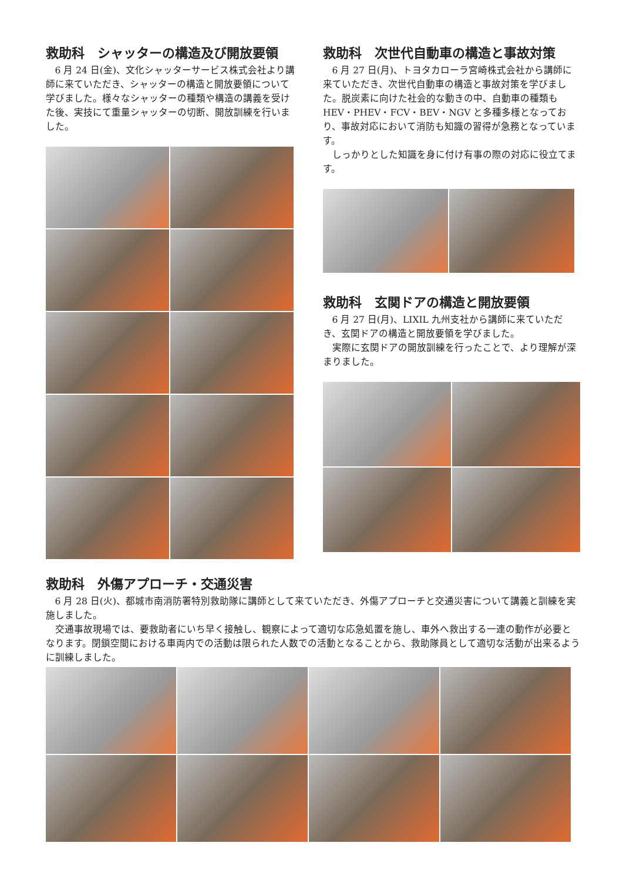救助科　シャッターの構造及び開放要領
6 月 24 日(金)、文化シャッターサービス株式会社より講師に来ていただき、シャッターの構造と開放要領について学びました。様々なシャッターの種類や構造の講義を受けた後、実技にて重量シャッターの切断、開放訓練を行いました。
救助科　次世代自動車の構造と事故対策
6 月 27 日(月)、トヨタカローラ宮崎株式会社から講師に来ていただき、次世代自動車の構造と事故対策を学びました。脱炭素に向けた社会的な動きの中、自動車の種類も HEV・PHEV・FCV・BEV・NGV と多種多様となっており、事故対応において消防も知識の習得が急務となっています。
しっかりとした知識を身に付け有事の際の対応に役立てます。
救助科　玄関ドアの構造と開放要領
6 月 27 日(月)、LIXIL 九州支社から講師に来ていただき、玄関ドアの構造と開放要領を学びました。
実際に玄関ドアの開放訓練を行ったことで、より理解が深まりました。
救助科　外傷アプローチ・交通災害
6 月 28 日(火)、都城市南消防署特別救助隊に講師として来ていただき、外傷アプローチと交通災害について講義と訓練を実施しました。
交通事故現場では、要救助者にいち早く接触し、観察によって適切な応急処置を施し、車外へ救出する一連の動作が必要となります。閉鎖空間における車両内での活動は限られた人数での活動となることから、救助隊員として適切な活動が出来るように訓練しました。